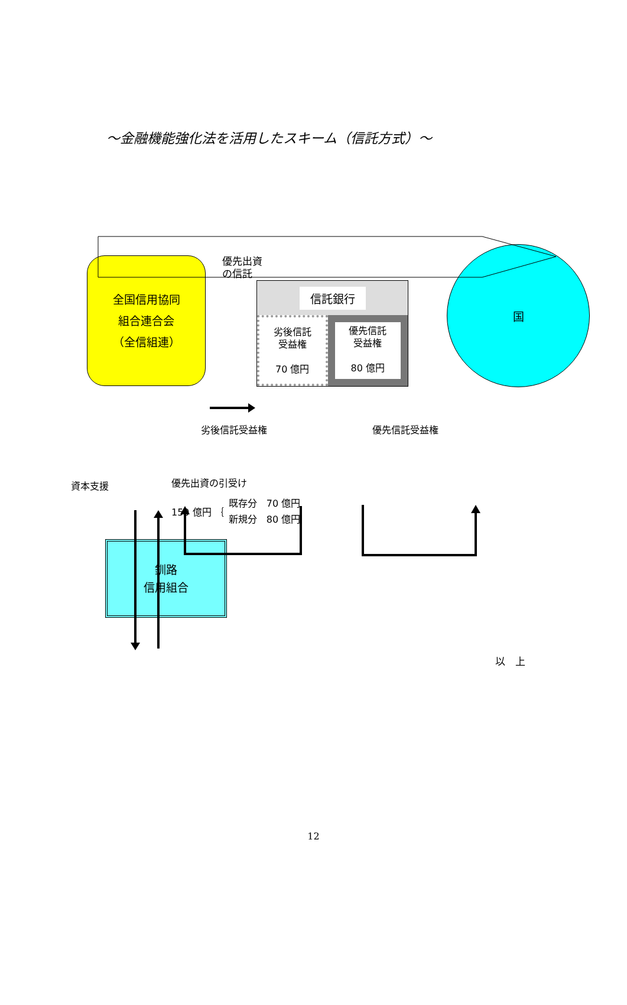～金融機能強化法を活用したスキーム（信託方式）～
全国信用協同
組合連合会
（全信組連）
優先出資
の信託
信託銀行
劣後信託
受益権
70 億円
優先信託
受益権
80 億円
国
劣後信託受益権 優先信託受益権
資本支援
優先出資の引受け
150 億円 ｛ 既存分　70 億円
新規分　80 億円
釧路
信用組合
以　上
12